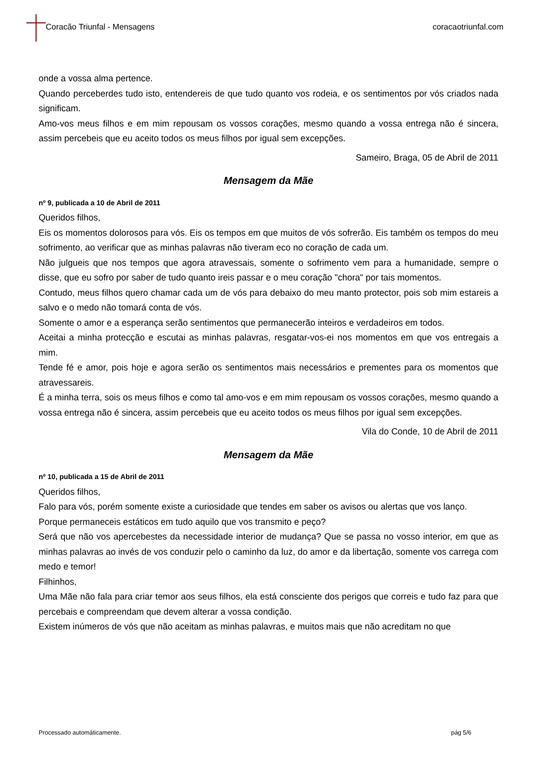Coracão Triunfal - Mensagens coracaotriunfal.com
onde a vossa alma pertence.
Quando perceberdes tudo isto, entendereis de que tudo quanto vos rodeia, e os sentimentos por vós criados nada significam.
Amo-vos meus filhos e em mim repousam os vossos corações, mesmo quando a vossa entrega não é sincera, assim percebeis que eu aceito todos os meus filhos por igual sem excepções.
Sameiro, Braga, 05 de Abril de 2011
Mensagem da Mãe
nº 9, publicada a 10 de Abril de 2011
Queridos filhos,
Eis os momentos dolorosos para vós. Eis os tempos em que muitos de vós sofrerão. Eis também os tempos do meu sofrimento, ao verificar que as minhas palavras não tiveram eco no coração de cada um.
Não julgueis que nos tempos que agora atravessais, somente o sofrimento vem para a humanidade, sempre o disse, que eu sofro por saber de tudo quanto ireis passar e o meu coração "chora" por tais momentos.
Contudo, meus filhos quero chamar cada um de vós para debaixo do meu manto protector, pois sob mim estareis a salvo e o medo não tomará conta de vós.
Somente o amor e a esperança serão sentimentos que permanecerão inteiros e verdadeiros em todos.
Aceitai a minha protecção e escutai as minhas palavras, resgatar-vos-ei nos momentos em que vos entregais a mim.
Tende fé e amor, pois hoje e agora serão os sentimentos mais necessários e prementes para os momentos que atravessareis.
É a minha terra, sois os meus filhos e como tal amo-vos e em mim repousam os vossos corações, mesmo quando a vossa entrega não é sincera, assim percebeis que eu aceito todos os meus filhos por igual sem excepções.
Vila do Conde, 10 de Abril de 2011
Mensagem da Mãe
nº 10, publicada a 15 de Abril de 2011
Queridos filhos,
Falo para vós, porém somente existe a curiosidade que tendes em saber os avisos ou alertas que vos lanço.
Porque permaneceis estáticos em tudo aquilo que vos transmito e peço?
Será que não vos apercebestes da necessidade interior de mudança? Que se passa no vosso interior, em que as minhas palavras ao invés de vos conduzir pelo o caminho da luz, do amor e da libertação, somente vos carrega com medo e temor!
Filhinhos,
Uma Mãe não fala para criar temor aos seus filhos, ela está consciente dos perigos que correis e tudo faz para que percebais e compreendam que devem alterar a vossa condição.
Existem inúmeros de vós que não aceitam as minhas palavras, e muitos mais que não acreditam no que
Processado automáticamente. pág 5/6